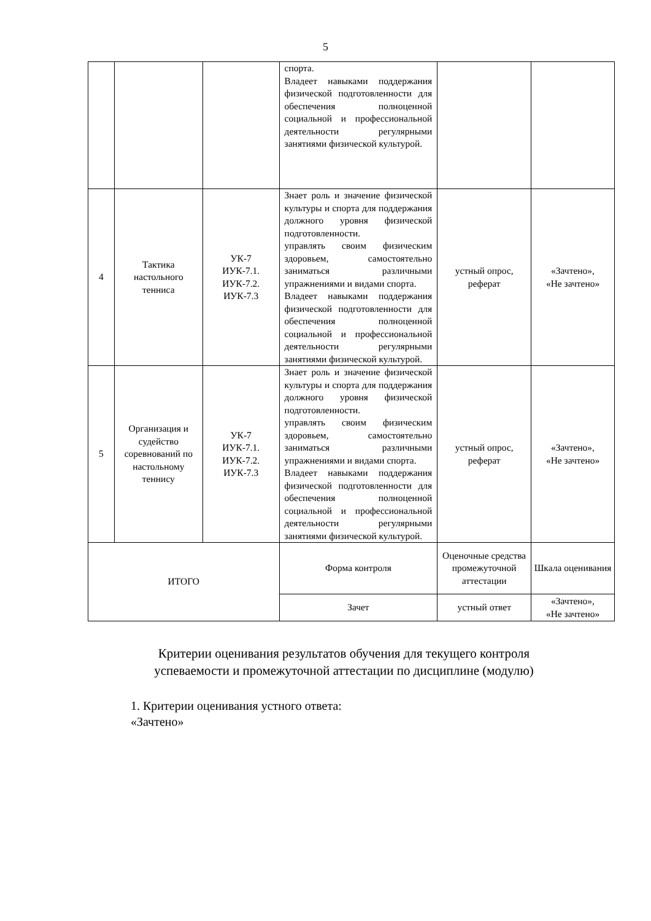5
| | | | спорта. Владеет навыками поддержания физической подготовленности для обеспечения полноценной социальной и профессиональной деятельности регулярными занятиями физической культурой. | | |
| 4 | Тактика настольного тенниса | УК-7 ИУК-7.1. ИУК-7.2. ИУК-7.3 | Знает роль и значение физической культуры и спорта для поддержания должного уровня физической подготовленности. управлять своим физическим здоровьем, самостоятельно заниматься различными упражнениями и видами спорта. Владеет навыками поддержания физической подготовленности для обеспечения полноценной социальной и профессиональной деятельности регулярными занятиями физической культурой. | устный опрос, реферат | «Зачтено», «Не зачтено» |
| 5 | Организация и судейство соревнований по настольному теннису | УК-7 ИУК-7.1. ИУК-7.2. ИУК-7.3 | Знает роль и значение физической культуры и спорта для поддержания должного уровня физической подготовленности. управлять своим физическим здоровьем, самостоятельно заниматься различными упражнениями и видами спорта. Владеет навыками поддержания физической подготовленности для обеспечения полноценной социальной и профессиональной деятельности регулярными занятиями физической культурой. | устный опрос, реферат | «Зачтено», «Не зачтено» |
| ИТОГО | | | Форма контроля | Оценочные средства промежуточной аттестации | Шкала оценивания |
| | | | Зачет | устный ответ | «Зачтено», «Не зачтено» |
Критерии оценивания результатов обучения для текущего контроля
успеваемости и промежуточной аттестации по дисциплине (модулю)
1. Критерии оценивания устного ответа:
«Зачтено»